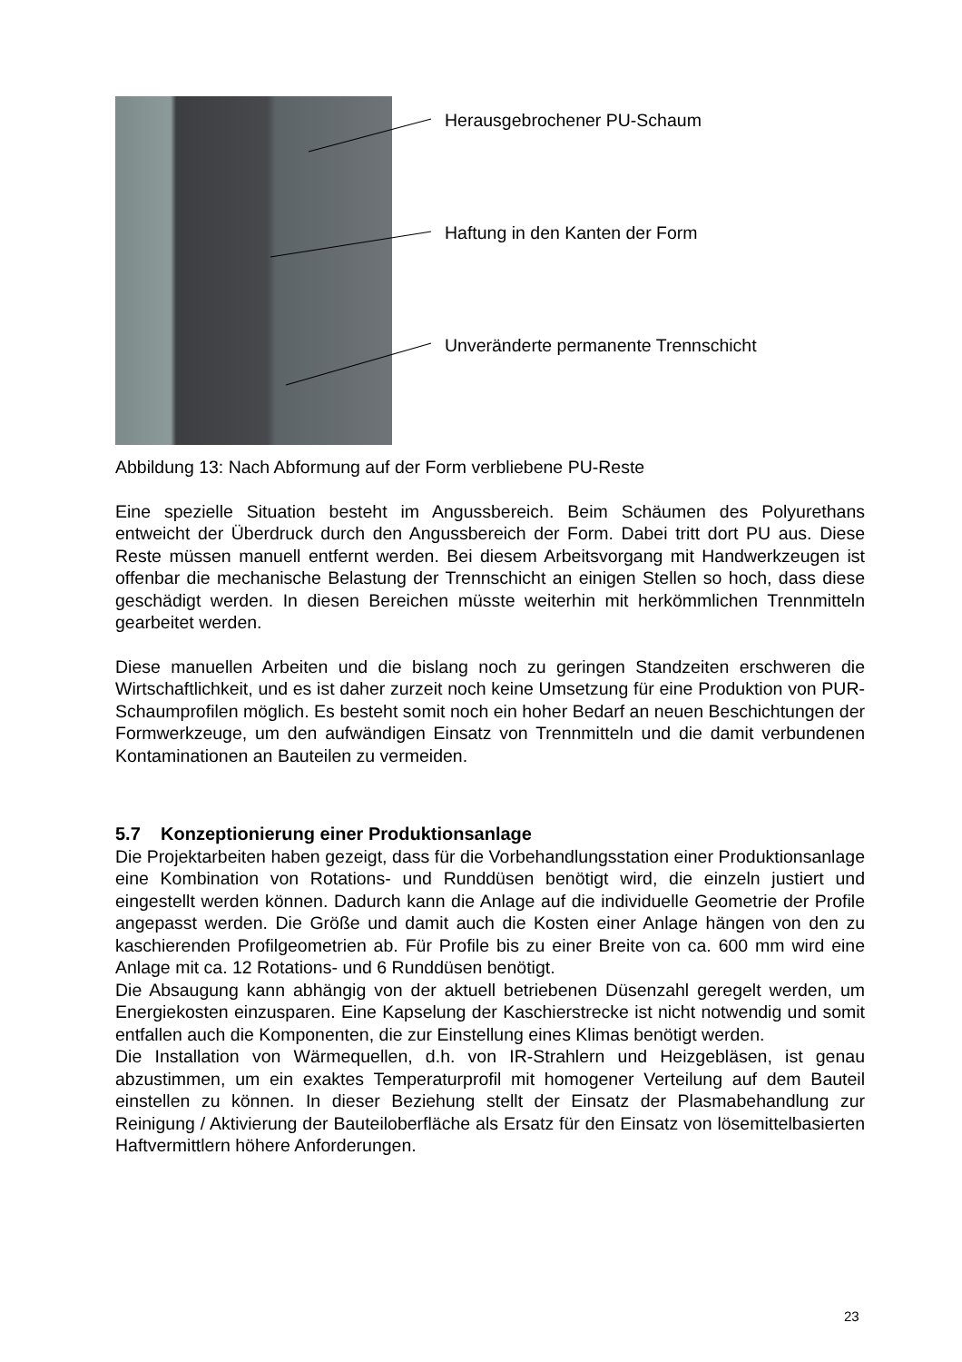Herausgebrochener PU-Schaum
Haftung in den Kanten der Form
Unveränderte permanente Trennschicht
Abbildung 13: Nach Abformung auf der Form verbliebene PU-Reste
Eine spezielle Situation besteht im Angussbereich. Beim Schäumen des Polyurethans entweicht der Überdruck durch den Angussbereich der Form. Dabei tritt dort PU aus. Diese Reste müssen manuell entfernt werden. Bei diesem Arbeitsvorgang mit Handwerkzeugen ist offenbar die mechanische Belastung der Trennschicht an einigen Stellen so hoch, dass diese geschädigt werden. In diesen Bereichen müsste weiterhin mit herkömmlichen Trennmitteln gearbeitet werden.
Diese manuellen Arbeiten und die bislang noch zu geringen Standzeiten erschweren die Wirtschaftlichkeit, und es ist daher zurzeit noch keine Umsetzung für eine Produktion von PUR-Schaumprofilen möglich. Es besteht somit noch ein hoher Bedarf an neuen Beschichtungen der Formwerkzeuge, um den aufwändigen Einsatz von Trennmitteln und die damit verbundenen Kontaminationen an Bauteilen zu vermeiden.
5.7 Konzeptionierung einer Produktionsanlage
Die Projektarbeiten haben gezeigt, dass für die Vorbehandlungsstation einer Produktionsanlage eine Kombination von Rotations- und Runddüsen benötigt wird, die einzeln justiert und eingestellt werden können. Dadurch kann die Anlage auf die individuelle Geometrie der Profile angepasst werden. Die Größe und damit auch die Kosten einer Anlage hängen von den zu kaschierenden Profilgeometrien ab. Für Profile bis zu einer Breite von ca. 600 mm wird eine Anlage mit ca. 12 Rotations- und 6 Runddüsen benötigt.
Die Absaugung kann abhängig von der aktuell betriebenen Düsenzahl geregelt werden, um Energiekosten einzusparen. Eine Kapselung der Kaschierstrecke ist nicht notwendig und somit entfallen auch die Komponenten, die zur Einstellung eines Klimas benötigt werden.
Die Installation von Wärmequellen, d.h. von IR-Strahlern und Heizgebläsen, ist genau abzustimmen, um ein exaktes Temperaturprofil mit homogener Verteilung auf dem Bauteil einstellen zu können. In dieser Beziehung stellt der Einsatz der Plasmabehandlung zur Reinigung / Aktivierung der Bauteiloberfläche als Ersatz für den Einsatz von lösemittelbasierten Haftvermittlern höhere Anforderungen.
23